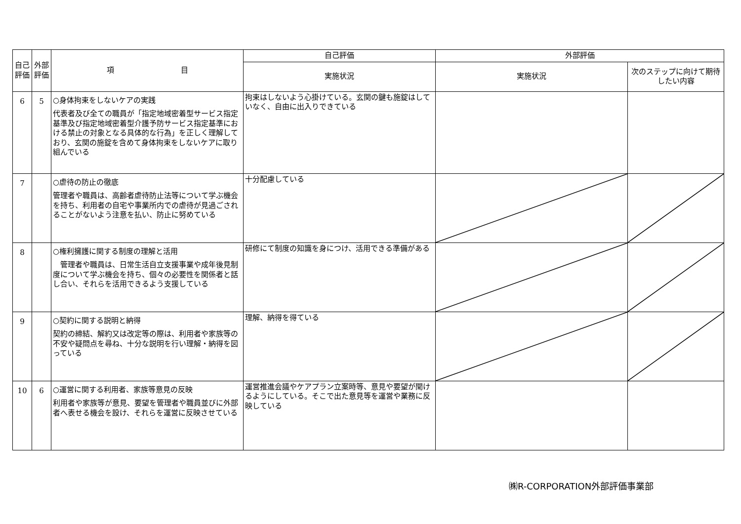| 自己評価 | 外部評価 | 項 目 | 自己評価 | 外部評価 | |
| --- | --- | --- | --- | --- | --- |
| | | | 実施状況 | 実施状況 | 次のステップに向けて期待したい内容 |
| 6 | 5 | ○身体拘束をしないケアの実践 代表者及び全ての職員が「指定地域密着型サービス指定基準及び指定地域密着型介護予防サービス指定基準における禁止の対象となる具体的な行為」を正しく理解しており、玄関の施錠を含めて身体拘束をしないケアに取り組んでいる | 拘束はしないよう心掛けている。玄関の鍵も施錠はしていなく、自由に出入りできている | | |
| 7 | | ○虐待の防止の徹底 管理者や職員は、高齢者虐待防止法等について学ぶ機会を持ち、利用者の自宅や事業所内での虐待が見過ごされることがないよう注意を払い、防止に努めている | 十分配慮している | | |
| 8 | | ○権利擁護に関する制度の理解と活用 管理者や職員は、日常生活自立支援事業や成年後見制度について学ぶ機会を持ち、個々の必要性を関係者と話し合い、それらを活用できるよう支援している | 研修にて制度の知識を身につけ、活用できる準備がある | | |
| 9 | | ○契約に関する説明と納得 契約の締結、解約又は改定等の際は、利用者や家族等の不安や疑問点を尋ね、十分な説明を行い理解・納得を図っている | 理解、納得を得ている | | |
| 10 | 6 | ○運営に関する利用者、家族等意見の反映 利用者や家族等が意見、要望を管理者や職員並びに外部者へ表せる機会を設け、それらを運営に反映させている | 運営推進会議やケアプラン立案時等、意見や要望が聞けるようにしている。そこで出た意見等を運営や業務に反映している | | |
㈱R-CORPORATION外部評価事業部